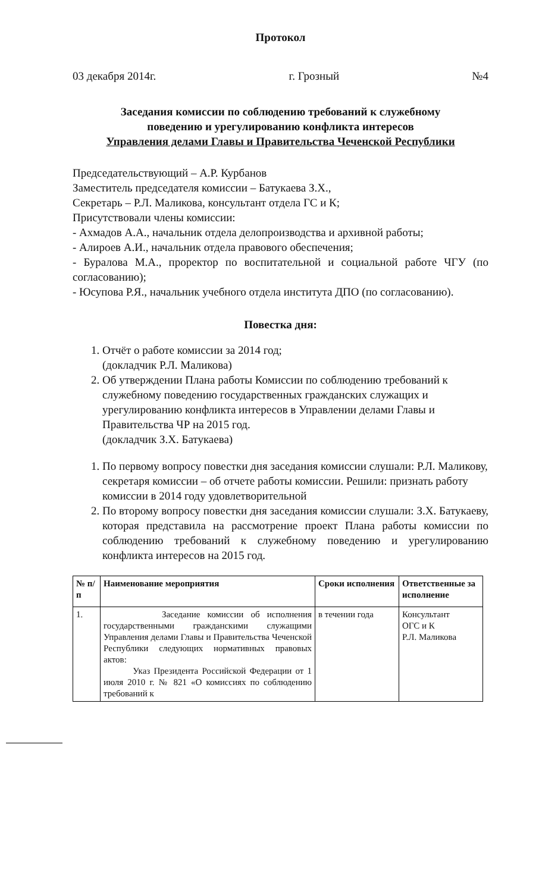Протокол
03 декабря 2014г. г. Грозный №4
Заседания комиссии по соблюдению требований к служебному
поведению и урегулированию конфликта интересов
Управления делами Главы и Правительства Чеченской Республики
Председательствующий – А.Р. Курбанов
Заместитель председателя комиссии – Батукаева З.Х.,
Секретарь – Р.Л. Маликова, консультант отдела ГС и К;
Присутствовали члены комиссии:
- Ахмадов А.А., начальник отдела делопроизводства и архивной работы;
- Алироев А.И., начальник отдела правового обеспечения;
- Буралова М.А., проректор по воспитательной и социальной работе ЧГУ (по согласованию);
- Юсупова Р.Я., начальник учебного отдела института ДПО (по согласованию).
Повестка дня:
1. Отчёт о работе комиссии за 2014 год;
(докладчик Р.Л. Маликова)
2. Об утверждении Плана работы Комиссии по соблюдению требований к служебному поведению государственных гражданских служащих и урегулированию конфликта интересов в Управлении делами Главы и Правительства ЧР на 2015 год.
(докладчик З.Х. Батукаева)
1. По первому вопросу повестки дня заседания комиссии слушали: Р.Л. Маликову, секретаря комиссии – об отчете работы комиссии. Решили: признать работу комиссии в 2014 году удовлетворительной
2. По второму вопросу повестки дня заседания комиссии слушали: З.Х. Батукаеву, которая представила на рассмотрение проект Плана работы комиссии по соблюдению требований к служебному поведению и урегулированию конфликта интересов на 2015 год.
| № п/п | Наименование мероприятия | Сроки исполнения | Ответственные за исполнение |
| --- | --- | --- | --- |
| 1. | Заседание комиссии об исполнения государственными гражданскими служащими Управления делами Главы и Правительства Чеченской Республики следующих нормативных правовых актов: Указ Президента Российской Федерации от 1 июля 2010 г. № 821 «О комиссиях по соблюдению требований к | в течении года | Консультант ОГС и К Р.Л. Маликова |